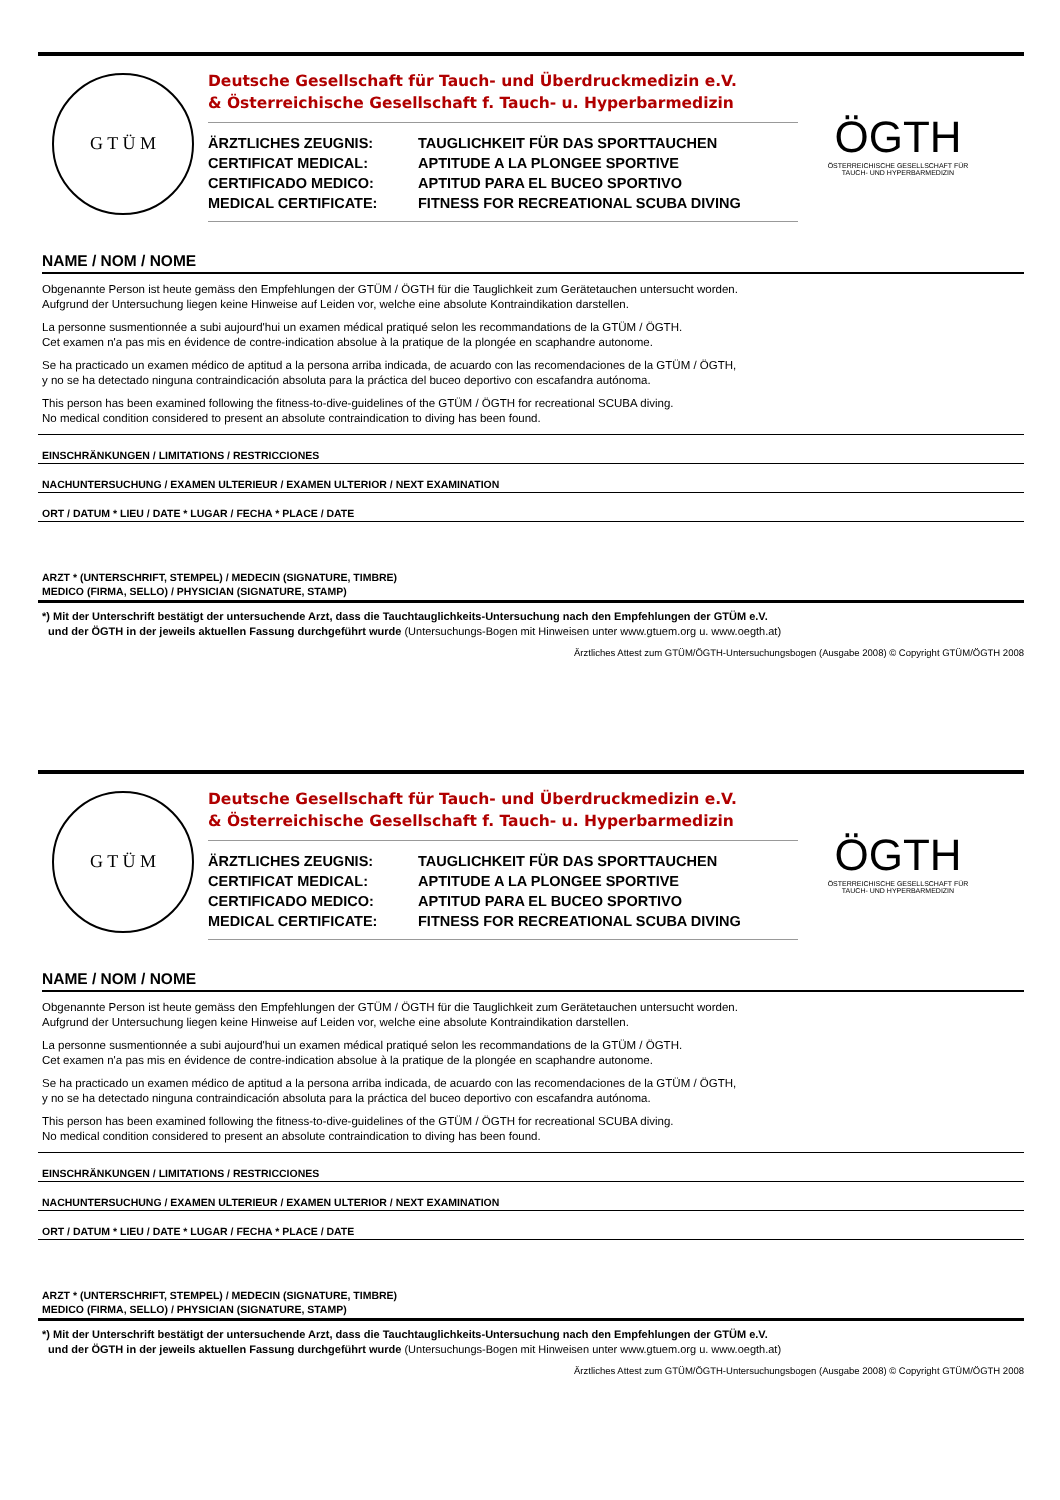G T Ü M
Deutsche Gesellschaft für Tauch- und Überdruckmedizin e.V.
& Österreichische Gesellschaft f. Tauch- u. Hyperbarmedizin
ÄRZTLICHES ZEUGNIS: TAUGLICHKEIT FÜR DAS SPORTTAUCHEN
CERTIFICAT MEDICAL: APTITUDE A LA PLONGEE SPORTIVE
CERTIFICADO MEDICO: APTITUD PARA EL BUCEO SPORTIVO
MEDICAL CERTIFICATE: FITNESS FOR RECREATIONAL SCUBA DIVING
ÖGTH
ÖSTERREICHISCHE GESELLSCHAFT FÜR
TAUCH- UND HYPERBARMEDIZIN
NAME / NOM / NOME
Obgenannte Person ist heute gemäss den Empfehlungen der GTÜM / ÖGTH für die Tauglichkeit zum Gerätetauchen untersucht worden.
Aufgrund der Untersuchung liegen keine Hinweise auf Leiden vor, welche eine absolute Kontraindikation darstellen.
La personne susmentionnée a subi aujourd'hui un examen médical pratiqué selon les recommandations de la GTÜM / ÖGTH.
Cet examen n'a pas mis en évidence de contre-indication absolue à la pratique de la plongée en scaphandre autonome.
Se ha practicado un examen médico de aptitud a la persona arriba indicada, de acuardo con las recomendaciones de la GTÜM / ÖGTH,
y no se ha detectado ninguna contraindicación absoluta para la práctica del buceo deportivo con escafandra autónoma.
This person has been examined following the fitness-to-dive-guidelines of the GTÜM / ÖGTH for recreational SCUBA diving.
No medical condition considered to present an absolute contraindication to diving has been found.
EINSCHRÄNKUNGEN / LIMITATIONS / RESTRICCIONES
NACHUNTERSUCHUNG / EXAMEN ULTERIEUR / EXAMEN ULTERIOR / NEXT EXAMINATION
ORT / DATUM * LIEU / DATE * LUGAR / FECHA * PLACE / DATE
ARZT * (UNTERSCHRIFT, STEMPEL) / MEDECIN (SIGNATURE, TIMBRE)
MEDICO (FIRMA, SELLO) / PHYSICIAN (SIGNATURE, STAMP)
*) Mit der Unterschrift bestätigt der untersuchende Arzt, dass die Tauchtauglichkeits-Untersuchung nach den Empfehlungen der GTÜM e.V.
und der ÖGTH in der jeweils aktuellen Fassung durchgeführt wurde (Untersuchungs-Bogen mit Hinweisen unter www.gtuem.org u. www.oegth.at)
Ärztliches Attest zum GTÜM/ÖGTH-Untersuchungsbogen (Ausgabe 2008) © Copyright GTÜM/ÖGTH 2008
G T Ü M
Deutsche Gesellschaft für Tauch- und Überdruckmedizin e.V.
& Österreichische Gesellschaft f. Tauch- u. Hyperbarmedizin
ÄRZTLICHES ZEUGNIS: TAUGLICHKEIT FÜR DAS SPORTTAUCHEN
CERTIFICAT MEDICAL: APTITUDE A LA PLONGEE SPORTIVE
CERTIFICADO MEDICO: APTITUD PARA EL BUCEO SPORTIVO
MEDICAL CERTIFICATE: FITNESS FOR RECREATIONAL SCUBA DIVING
ÖGTH
ÖSTERREICHISCHE GESELLSCHAFT FÜR
TAUCH- UND HYPERBARMEDIZIN
NAME / NOM / NOME
Obgenannte Person ist heute gemäss den Empfehlungen der GTÜM / ÖGTH für die Tauglichkeit zum Gerätetauchen untersucht worden.
Aufgrund der Untersuchung liegen keine Hinweise auf Leiden vor, welche eine absolute Kontraindikation darstellen.
La personne susmentionnée a subi aujourd'hui un examen médical pratiqué selon les recommandations de la GTÜM / ÖGTH.
Cet examen n'a pas mis en évidence de contre-indication absolue à la pratique de la plongée en scaphandre autonome.
Se ha practicado un examen médico de aptitud a la persona arriba indicada, de acuardo con las recomendaciones de la GTÜM / ÖGTH,
y no se ha detectado ninguna contraindicación absoluta para la práctica del buceo deportivo con escafandra autónoma.
This person has been examined following the fitness-to-dive-guidelines of the GTÜM / ÖGTH for recreational SCUBA diving.
No medical condition considered to present an absolute contraindication to diving has been found.
EINSCHRÄNKUNGEN / LIMITATIONS / RESTRICCIONES
NACHUNTERSUCHUNG / EXAMEN ULTERIEUR / EXAMEN ULTERIOR / NEXT EXAMINATION
ORT / DATUM * LIEU / DATE * LUGAR / FECHA * PLACE / DATE
ARZT * (UNTERSCHRIFT, STEMPEL) / MEDECIN (SIGNATURE, TIMBRE)
MEDICO (FIRMA, SELLO) / PHYSICIAN (SIGNATURE, STAMP)
*) Mit der Unterschrift bestätigt der untersuchende Arzt, dass die Tauchtauglichkeits-Untersuchung nach den Empfehlungen der GTÜM e.V.
und der ÖGTH in der jeweils aktuellen Fassung durchgeführt wurde (Untersuchungs-Bogen mit Hinweisen unter www.gtuem.org u. www.oegth.at)
Ärztliches Attest zum GTÜM/ÖGTH-Untersuchungsbogen (Ausgabe 2008) © Copyright GTÜM/ÖGTH 2008